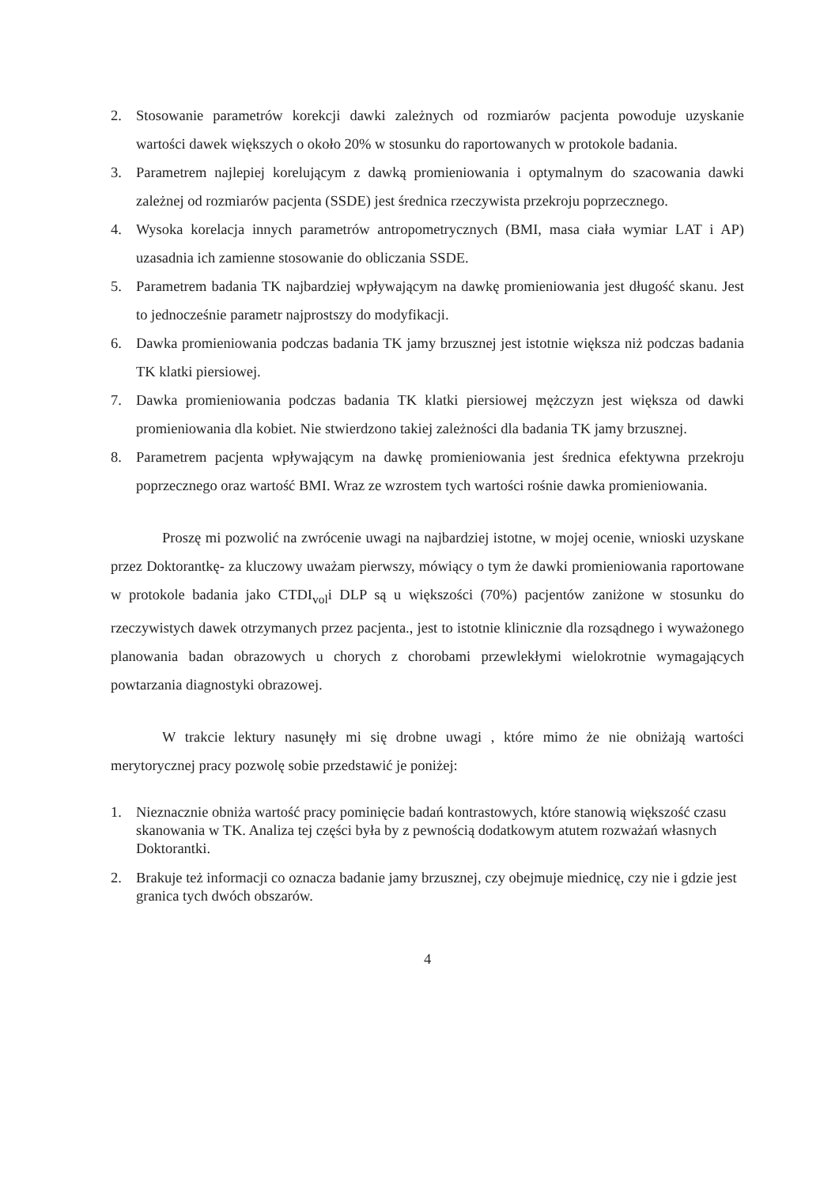2. Stosowanie parametrów korekcji dawki zależnych od rozmiarów pacjenta powoduje uzyskanie wartości dawek większych o około 20% w stosunku do raportowanych w protokole badania.
3. Parametrem najlepiej korelującym z dawką promieniowania i optymalnym do szacowania dawki zależnej od rozmiarów pacjenta (SSDE) jest średnica rzeczywista przekroju poprzecznego.
4. Wysoka korelacja innych parametrów antropometrycznych (BMI, masa ciała wymiar LAT i AP) uzasadnia ich zamienne stosowanie do obliczania SSDE.
5. Parametrem badania TK najbardziej wpływającym na dawkę promieniowania jest długość skanu. Jest to jednocześnie parametr najprostszy do modyfikacji.
6. Dawka promieniowania podczas badania TK jamy brzusznej jest istotnie większa niż podczas badania TK klatki piersiowej.
7. Dawka promieniowania podczas badania TK klatki piersiowej mężczyzn jest większa od dawki promieniowania dla kobiet. Nie stwierdzono takiej zależności dla badania TK jamy brzusznej.
8. Parametrem pacjenta wpływającym na dawkę promieniowania jest średnica efektywna przekroju poprzecznego oraz wartość BMI. Wraz ze wzrostem tych wartości rośnie dawka promieniowania.
Proszę mi pozwolić na zwrócenie uwagi na najbardziej istotne, w mojej ocenie, wnioski uzyskane przez Doktorantkę- za kluczowy uważam pierwszy, mówiący o tym że dawki promieniowania raportowane w protokole badania jako CTDI<sub>vol</sub>i DLP są u większości (70%) pacjentów zaniżone w stosunku do rzeczywistych dawek otrzymanych przez pacjenta., jest to istotnie klinicznie dla rozsądnego i wyważonego planowania badan obrazowych u chorych z chorobami przewlekłymi wielokrotnie wymagających powtarzania diagnostyki obrazowej.
W trakcie lektury nasunęły mi się drobne uwagi , które mimo że nie obniżają wartości merytorycznej pracy pozwolę sobie przedstawić je poniżej:
1. Nieznacznie obniża wartość pracy pominięcie badań kontrastowych, które stanowią większość czasu skanowania w TK. Analiza tej części była by z pewnością dodatkowym atutem rozważań własnych Doktorantki.
2. Brakuje też informacji co oznacza badanie jamy brzusznej, czy obejmuje miednicę, czy nie i gdzie jest granica tych dwóch obszarów.
4